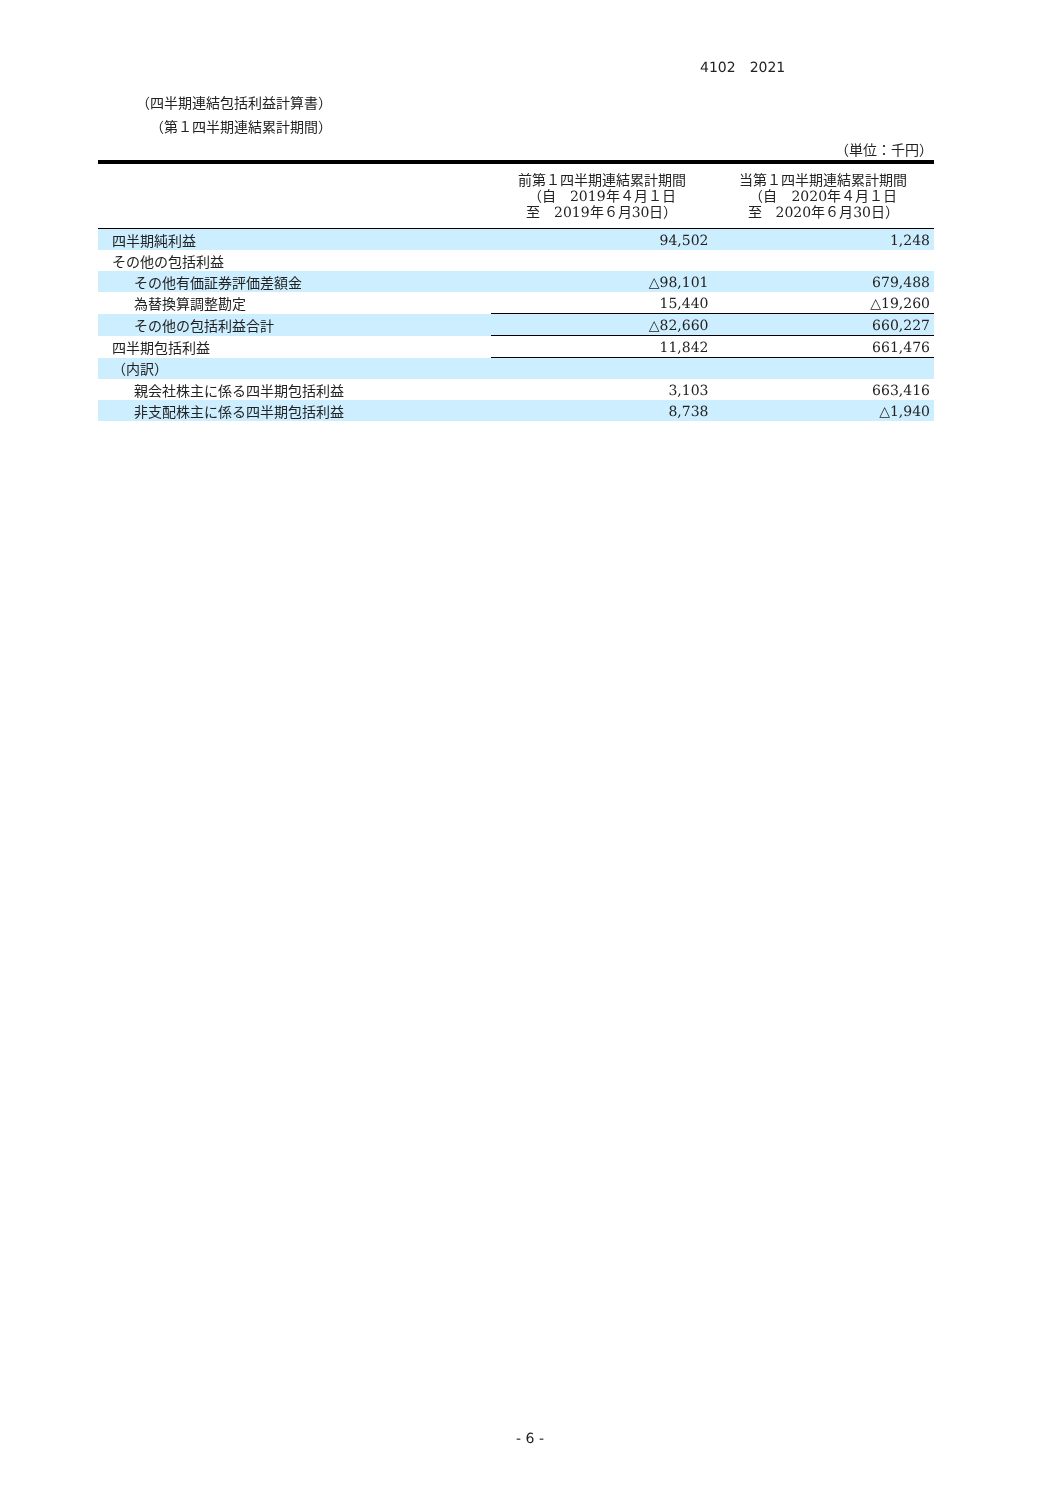4102　2021
（四半期連結包括利益計算書）
（第１四半期連結累計期間）
（単位：千円）
| | 前第１四半期連結累計期間 （自 2019年４月１日 至 2019年６月30日） | 当第１四半期連結累計期間 （自 2020年４月１日 至 2020年６月30日） |
| --- | --- | --- |
| 四半期純利益 | 94,502 | 1,248 |
| その他の包括利益 | | |
| その他有価証券評価差額金 | △98,101 | 679,488 |
| 為替換算調整勘定 | 15,440 | △19,260 |
| その他の包括利益合計 | △82,660 | 660,227 |
| 四半期包括利益 | 11,842 | 661,476 |
| （内訳） | | |
| 親会社株主に係る四半期包括利益 | 3,103 | 663,416 |
| 非支配株主に係る四半期包括利益 | 8,738 | △1,940 |
- 6 -